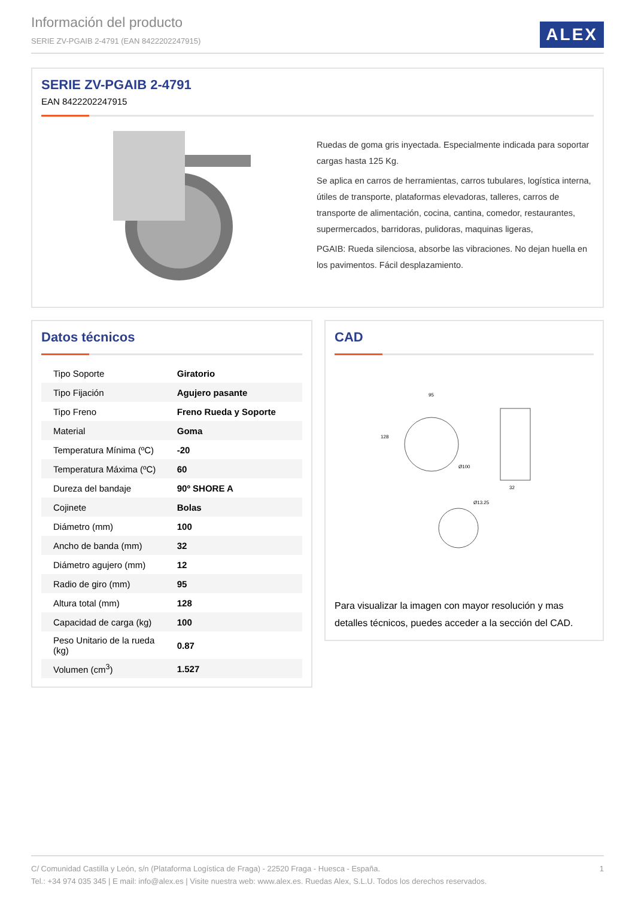Información del producto
SERIE ZV-PGAIB 2-4791 (EAN 8422202247915)
ALEX
SERIE ZV-PGAIB 2-4791
EAN 8422202247915
Ruedas de goma gris inyectada. Especialmente indicada para soportar cargas hasta 125 Kg.
Se aplica en carros de herramientas, carros tubulares, logística interna, útiles de transporte, plataformas elevadoras, talleres, carros de transporte de alimentación, cocina, cantina, comedor, restaurantes, supermercados, barridoras, pulidoras, maquinas ligeras,
PGAIB: Rueda silenciosa, absorbe las vibraciones. No dejan huella en los pavimentos. Fácil desplazamiento.
Datos técnicos
| Tipo Soporte | Giratorio |
| Tipo Fijación | Agujero pasante |
| Tipo Freno | Freno Rueda y Soporte |
| Material | Goma |
| Temperatura Mínima (ºC) | -20 |
| Temperatura Máxima (ºC) | 60 |
| Dureza del bandaje | 90º SHORE A |
| Cojinete | Bolas |
| Diámetro (mm) | 100 |
| Ancho de banda (mm) | 32 |
| Diámetro agujero (mm) | 12 |
| Radio de giro (mm) | 95 |
| Altura total (mm) | 128 |
| Capacidad de carga (kg) | 100 |
| Peso Unitario de la rueda (kg) | 0.87 |
| Volumen (cm<sup>3</sup>) | 1.527 |
CAD
95
Ø100
128
32
Ø13.25
Para visualizar la imagen con mayor resolución y mas detalles técnicos, puedes acceder a la sección del CAD.
1 C/ Comunidad Castilla y León, s/n (Plataforma Logística de Fraga) - 22520 Fraga - Huesca - España.
Tel.: +34 974 035 345 | E mail: info@alex.es | Visite nuestra web: www.alex.es. Ruedas Alex, S.L.U. Todos los derechos reservados.